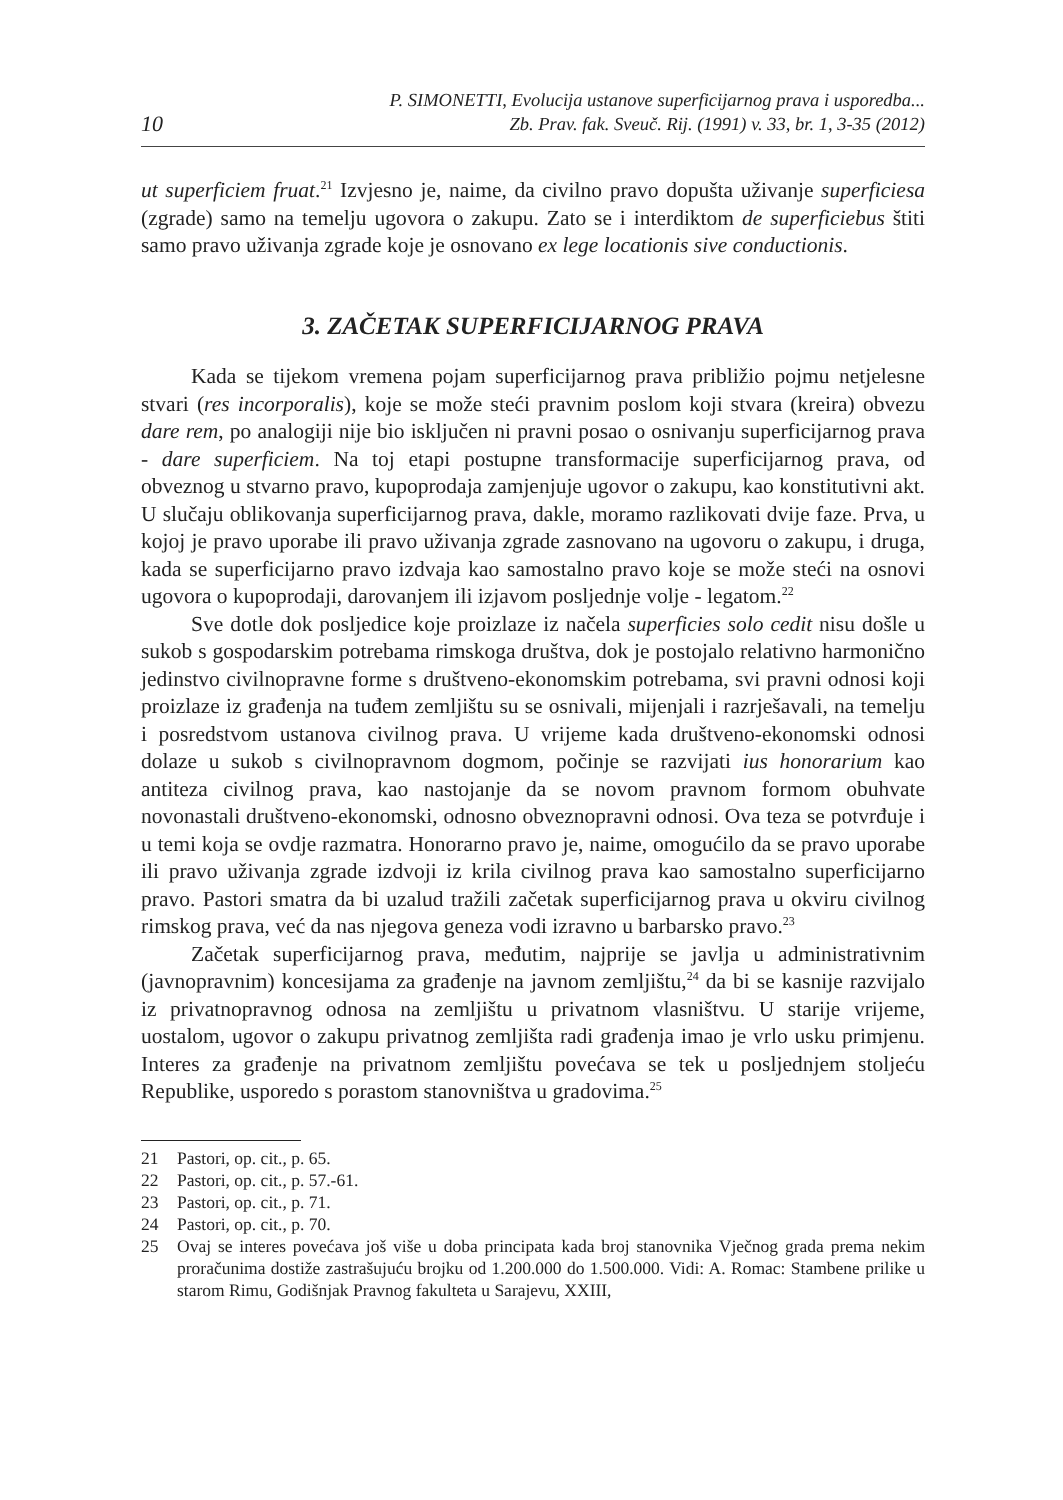10
P. SIMONETTI, Evolucija ustanove superficijarnog prava i usporedba...
Zb. Prav. fak. Sveuč. Rij. (1991) v. 33, br. 1, 3-35 (2012)
ut superficiem fruat.<sup>21</sup> Izvjesno je, naime, da civilno pravo dopušta uživanje superficiesa (zgrade) samo na temelju ugovora o zakupu. Zato se i interdiktom de superficiebus štiti samo pravo uživanja zgrade koje je osnovano ex lege locationis sive conductionis.
3. ZAČETAK SUPERFICIJARNOG PRAVA
Kada se tijekom vremena pojam superficijarnog prava približio pojmu netjelesne stvari (res incorporalis), koje se može steći pravnim poslom koji stvara (kreira) obvezu dare rem, po analogiji nije bio isključen ni pravni posao o osnivanju superficijarnog prava - dare superficiem. Na toj etapi postupne transformacije superficijarnog prava, od obveznog u stvarno pravo, kupoprodaja zamjenjuje ugovor o zakupu, kao konstitutivni akt. U slučaju oblikovanja superficijarnog prava, dakle, moramo razlikovati dvije faze. Prva, u kojoj je pravo uporabe ili pravo uživanja zgrade zasnovano na ugovoru o zakupu, i druga, kada se superficijarno pravo izdvaja kao samostalno pravo koje se može steći na osnovi ugovora o kupoprodaji, darovanjem ili izjavom posljednje volje - legatom.<sup>22</sup>
Sve dotle dok posljedice koje proizlaze iz načela superficies solo cedit nisu došle u sukob s gospodarskim potrebama rimskoga društva, dok je postojalo relativno harmonično jedinstvo civilnopravne forme s društveno-ekonomskim potrebama, svi pravni odnosi koji proizlaze iz građenja na tuđem zemljištu su se osnivali, mijenjali i razrješavali, na temelju i posredstvom ustanova civilnog prava. U vrijeme kada društveno-ekonomski odnosi dolaze u sukob s civilnopravnom dogmom, počinje se razvijati ius honorarium kao antiteza civilnog prava, kao nastojanje da se novom pravnom formom obuhvate novonastali društveno-ekonomski, odnosno obveznopravni odnosi. Ova teza se potvrđuje i u temi koja se ovdje razmatra. Honorarno pravo je, naime, omogućilo da se pravo uporabe ili pravo uživanja zgrade izdvoji iz krila civilnog prava kao samostalno superficijarno pravo. Pastori smatra da bi uzalud tražili začetak superficijarnog prava u okviru civilnog rimskog prava, već da nas njegova geneza vodi izravno u barbarsko pravo.<sup>23</sup>
Začetak superficijarnog prava, međutim, najprije se javlja u administrativnim (javnopravnim) koncesijama za građenje na javnom zemljištu,<sup>24</sup> da bi se kasnije razvijalo iz privatnopravnog odnosa na zemljištu u privatnom vlasništvu. U starije vrijeme, uostalom, ugovor o zakupu privatnog zemljišta radi građenja imao je vrlo usku primjenu. Interes za građenje na privatnom zemljištu povećava se tek u posljednjem stoljeću Republike, usporedo s porastom stanovništva u gradovima.<sup>25</sup>
21 Pastori, op. cit., p. 65.
22 Pastori, op. cit., p. 57.-61.
23 Pastori, op. cit., p. 71.
24 Pastori, op. cit., p. 70.
25 Ovaj se interes povećava još više u doba principata kada broj stanovnika Vječnog grada prema nekim proračunima dostiže zastrašujuću brojku od 1.200.000 do 1.500.000. Vidi: A. Romac: Stambene prilike u starom Rimu, Godišnjak Pravnog fakulteta u Sarajevu, XXIII,